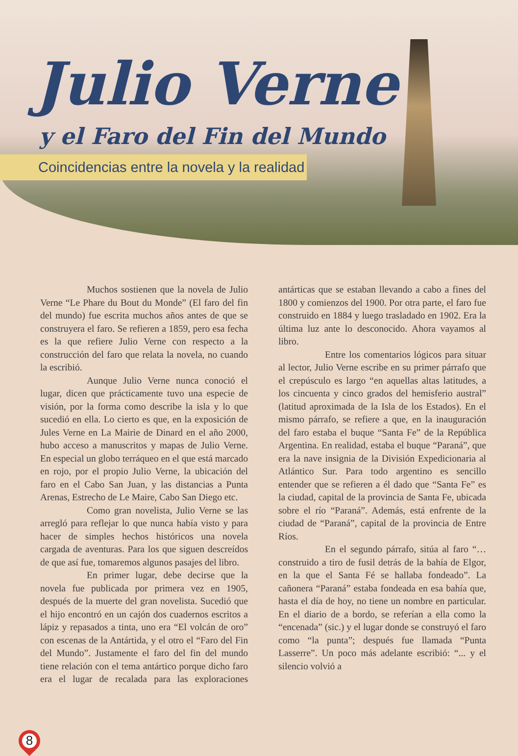Julio Verne
y el Faro del Fin del Mundo
Coincidencias entre la novela y la realidad
Muchos sostienen que la novela de Julio Verne “Le Phare du Bout du Monde” (El faro del fin del mundo) fue escrita muchos años antes de que se construyera el faro. Se refieren a 1859, pero esa fecha es la que refiere Julio Verne con respecto a la construcción del faro que relata la novela, no cuando la escribió.
Aunque Julio Verne nunca conoció el lugar, dicen que prácticamente tuvo una especie de visión, por la forma como describe la isla y lo que sucedió en ella. Lo cierto es que, en la exposición de Jules Verne en La Mairie de Dinard en el año 2000, hubo acceso a manuscritos y mapas de Julio Verne. En especial un globo terráqueo en el que está marcado en rojo, por el propio Julio Verne, la ubicación del faro en el Cabo San Juan, y las distancias a Punta Arenas, Estrecho de Le Maire, Cabo San Diego etc.
Como gran novelista, Julio Verne se las arregló para reflejar lo que nunca había visto y para hacer de simples hechos históricos una novela cargada de aventuras. Para los que siguen descreídos de que así fue, tomaremos algunos pasajes del libro.
En primer lugar, debe decirse que la novela fue publicada por primera vez en 1905, después de la muerte del gran novelista. Sucedió que el hijo encontró en un cajón dos cuadernos escritos a lápiz y repasados a tinta, uno era “El volcán de oro” con escenas de la Antártida, y el otro el “Faro del Fin del Mundo”. Justamente el faro del fin del mundo tiene relación con el tema antártico porque dicho faro era el lugar de recalada para las exploraciones antárticas que se estaban llevando a cabo a fines del 1800 y comienzos del 1900. Por otra parte, el faro fue construido en 1884 y luego trasladado en 1902. Era la última luz ante lo desconocido. Ahora vayamos al libro.
Entre los comentarios lógicos para situar al lector, Julio Verne escribe en su primer párrafo que el crepúsculo es largo “en aquellas altas latitudes, a los cincuenta y cinco grados del hemisferio austral” (latitud aproximada de la Isla de los Estados). En el mismo párrafo, se refiere a que, en la inauguración del faro estaba el buque “Santa Fe” de la República Argentina. En realidad, estaba el buque “Paraná”, que era la nave insignia de la División Expedicionaria al Atlántico Sur. Para todo argentino es sencillo entender que se refieren a él dado que “Santa Fe” es la ciudad, capital de la provincia de Santa Fe, ubicada sobre el río “Paraná”. Además, está enfrente de la ciudad de “Paraná”, capital de la provincia de Entre Ríos.
En el segundo párrafo, sitúa al faro “… construido a tiro de fusil detrás de la bahía de Elgor, en la que el Santa Fé se hallaba fondeado”. La cañonera “Paraná” estaba fondeada en esa bahía que, hasta el día de hoy, no tiene un nombre en particular. En el diario de a bordo, se referían a ella como la “encenada” (sic.) y el lugar donde se construyó el faro como “la punta”; después fue llamada “Punta Lasserre”. Un poco más adelante escribió: “... y el silencio volvió a
8